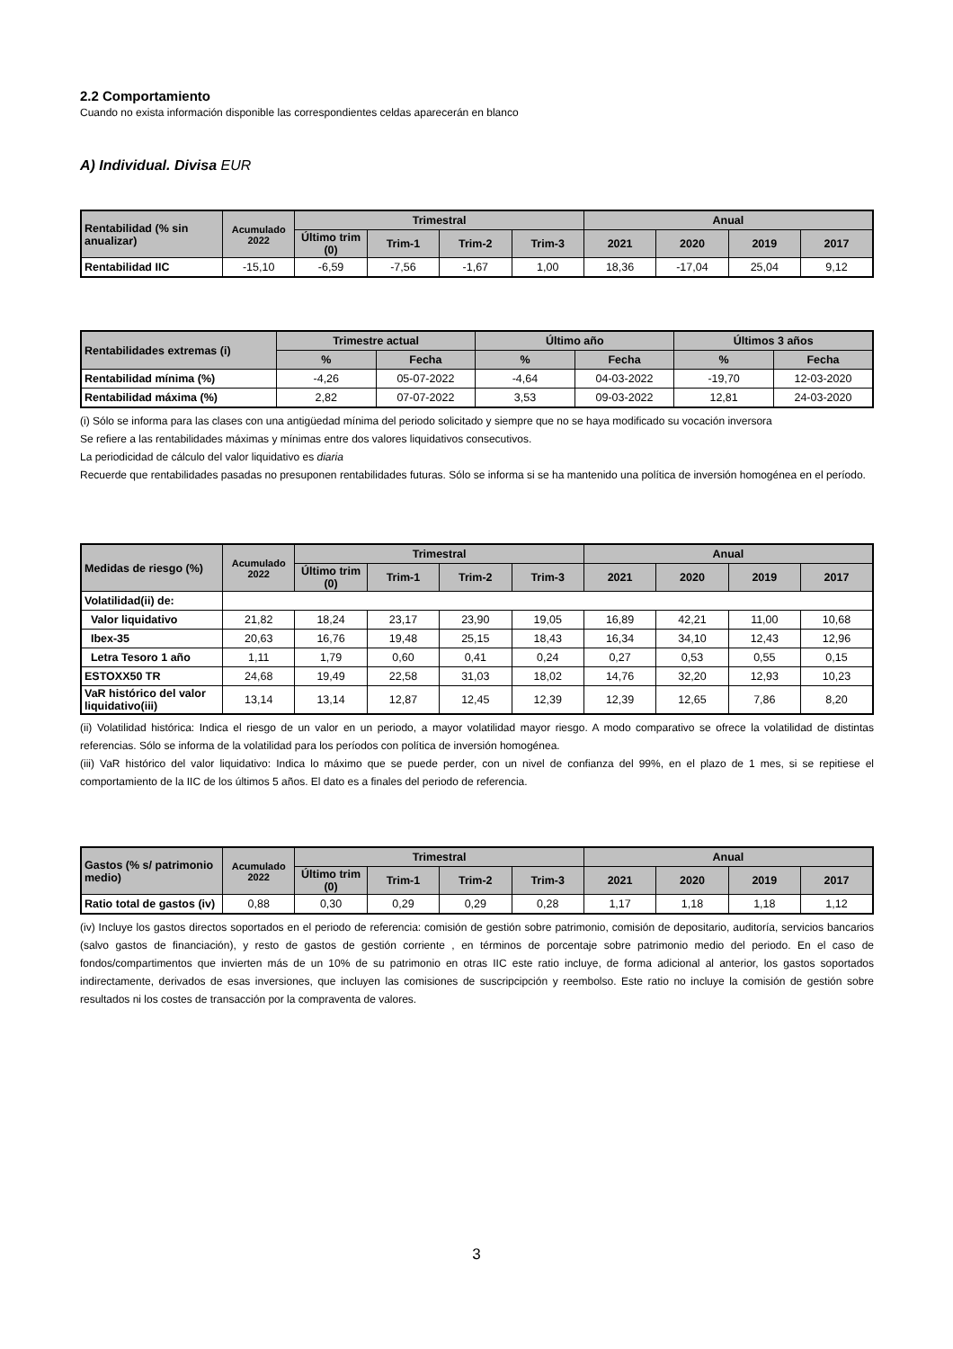2.2 Comportamiento
Cuando no exista información disponible las correspondientes celdas aparecerán en blanco
A) Individual. Divisa EUR
| Rentabilidad (% sin anualizar) | Acumulado 2022 | Trimestral | | | | Anual | | | |
| --- | --- | --- | --- | --- | --- | --- | --- | --- | --- |
| | | Último trim (0) | Trim-1 | Trim-2 | Trim-3 | 2021 | 2020 | 2019 | 2017 |
| Rentabilidad IIC | -15,10 | -6,59 | -7,56 | -1,67 | 1,00 | 18,36 | -17,04 | 25,04 | 9,12 |
| Rentabilidades extremas (i) | Trimestre actual | | Último año | | Últimos 3 años | |
| --- | --- | --- | --- | --- | --- | --- |
| | % | Fecha | % | Fecha | % | Fecha |
| Rentabilidad mínima (%) | -4,26 | 05-07-2022 | -4,64 | 04-03-2022 | -19,70 | 12-03-2020 |
| Rentabilidad máxima (%) | 2,82 | 07-07-2022 | 3,53 | 09-03-2022 | 12,81 | 24-03-2020 |
(i) Sólo se informa para las clases con una antigüedad mínima del periodo solicitado y siempre que no se haya modificado su vocación inversora
Se refiere a las rentabilidades máximas y mínimas entre dos valores liquidativos consecutivos.
La periodicidad de cálculo del valor liquidativo es diaria
Recuerde que rentabilidades pasadas no presuponen rentabilidades futuras. Sólo se informa si se ha mantenido una política de inversión homogénea en el período.
| Medidas de riesgo (%) | Acumulado 2022 | Trimestral | | | | Anual | | | |
| --- | --- | --- | --- | --- | --- | --- | --- | --- | --- |
| | | Último trim (0) | Trim-1 | Trim-2 | Trim-3 | 2021 | 2020 | 2019 | 2017 |
| Volatilidad(ii) de: | | | | | | | | | |
| Valor liquidativo | 21,82 | 18,24 | 23,17 | 23,90 | 19,05 | 16,89 | 42,21 | 11,00 | 10,68 |
| Ibex-35 | 20,63 | 16,76 | 19,48 | 25,15 | 18,43 | 16,34 | 34,10 | 12,43 | 12,96 |
| Letra Tesoro 1 año | 1,11 | 1,79 | 0,60 | 0,41 | 0,24 | 0,27 | 0,53 | 0,55 | 0,15 |
| ESTOXX50 TR | 24,68 | 19,49 | 22,58 | 31,03 | 18,02 | 14,76 | 32,20 | 12,93 | 10,23 |
| VaR histórico del valor liquidativo(iii) | 13,14 | 13,14 | 12,87 | 12,45 | 12,39 | 12,39 | 12,65 | 7,86 | 8,20 |
(ii) Volatilidad histórica: Indica el riesgo de un valor en un periodo, a mayor volatilidad mayor riesgo. A modo comparativo se ofrece la volatilidad de distintas referencias. Sólo se informa de la volatilidad para los períodos con política de inversión homogénea.
(iii) VaR histórico del valor liquidativo: Indica lo máximo que se puede perder, con un nivel de confianza del 99%, en el plazo de 1 mes, si se repitiese el comportamiento de la IIC de los últimos 5 años. El dato es a finales del periodo de referencia.
| Gastos (% s/ patrimonio medio) | Acumulado 2022 | Trimestral | | | | Anual | | | |
| --- | --- | --- | --- | --- | --- | --- | --- | --- | --- |
| | | Último trim (0) | Trim-1 | Trim-2 | Trim-3 | 2021 | 2020 | 2019 | 2017 |
| Ratio total de gastos (iv) | 0,88 | 0,30 | 0,29 | 0,29 | 0,28 | 1,17 | 1,18 | 1,18 | 1,12 |
(iv) Incluye los gastos directos soportados en el periodo de referencia: comisión de gestión sobre patrimonio, comisión de depositario, auditoría, servicios bancarios (salvo gastos de financiación), y resto de gastos de gestión corriente , en términos de porcentaje sobre patrimonio medio del periodo. En el caso de fondos/compartimentos que invierten más de un 10% de su patrimonio en otras IIC este ratio incluye, de forma adicional al anterior, los gastos soportados indirectamente, derivados de esas inversiones, que incluyen las comisiones de suscripcipción y reembolso. Este ratio no incluye la comisión de gestión sobre resultados ni los costes de transacción por la compraventa de valores.
3